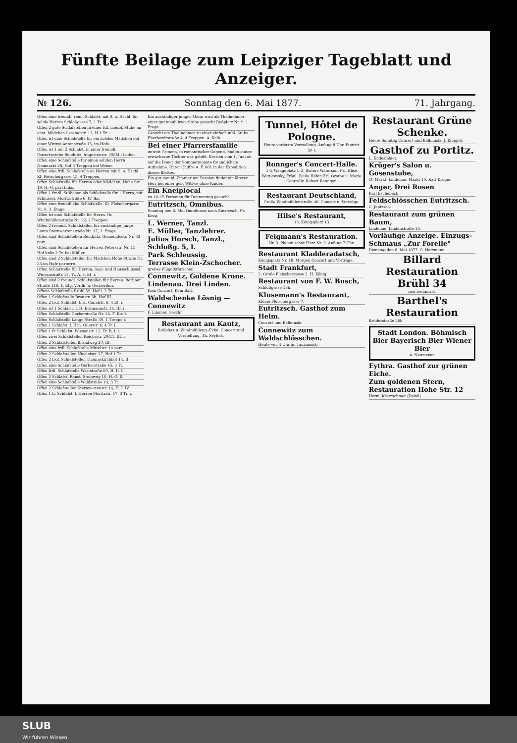Fünfte Beilage zum Leipziger Tageblatt und Anzeiger.
№ 126. Sonntag den 6. Mai 1877. 71. Jahrgang.
Offen eine freundl. reinl. Schlafst. mit S. u. Hschl. für solide Herren Schloßgasse 7, 1 Tr.
Offen 2 gute Schlafstellen in einer fdl. meubl. Stube an anst. Mädchen Lessingstr. 13, H 1 Tr.
Offen ist eine Schlafstelle für ein solides Mädchen bei einer Wittwe Antonstraße 15, im Hofe.
Offen ist 1 od. 2 Schlafst. in einer freundl. Parterrestube Reudnitz, Augustenstr. 298M i Laden.
Offen eine Schlafstelle für einen soliden Herrn Neumarkt 28, Hof 3 Treppen bei Weber.
Offen eine frdl. Schlafstelle an Herren mit S. u. Hschl. Kl. Fleischergasse 15, 4 Treppen.
Offen Schlafstelle für Herren oder Mädchen, Hohe Str. 19, H.-G. part links.
Offen 1 frndl. Stübchen als Schlafstelle für 1 Herrn, mit Schlüssel, Moritzstraße 6, IV. lks.
Offen eine freundliche Schlafstelle. Kl. Fleischergasse Nr. 8, 3. Etage.
Offen ist eine Schlafstelle für Herrn. Gr. Windmühlenstraße Nr. 22, 2 Treppen.
Offen 2 freundl. Schlafstellen für anständige junge Leute Sternwartenstraße Nr. 17, 3. Etage.
Offen sind Schlafstellen Reudnitz, Gemeindestr. Nr. 33, part.
Offen sind Schlafstellen für Herren Petersstr. Nr. 15, Hof links 2 Tr. bei Müller.
Offen sind 2 Schlafstellen für Mädchen Hohe Straße Nr. 23 im Hofe parterre.
Offen Schlafstelle für Herren, Saal- und Hausschlüssel, Wiesenstraße 12, Tr. A, 3. Et. r.
Offen sind 2 freundl. Schlafstellen für Herren. Berliner Straße 118, 4. Etg. Vordh. a. Gerberthor.
Offene Schlafstelle Brühl 59, Hof 1 2 Tr.
Offen 1 Schlafstelle Braustr. 3b, Hof III.
Offen 2 frdl. Schlafst. f. H. Canalstr. 6, 4 Et. r.
Offen ist 1 Schlafst. f. H. Erdmannstr. 14, III. r.
Offen Schlafstelle Gerberstraße Nr. 24. F. Kroll.
Offen Schlafstelle Lange Straße 30, 1 Treppe r.
Offen 1 Schlafst. f. Hrn. Querstr. 6, 4 Tr. l.
Offen 1 fr. Schlafst. Wiesenstr. 12, Tr. B, I. l.
Offen zwei Schlafstellen Reichsstr. 20/21, III. r.
Offen 2 Schlafstellen Brandweg 20, III.
Offen eine frdl. Schlafstelle Mittelstr. 14 part.
Offen 2 Schlafstellen Nicolaistr. 27, Hof 1 Tr.
Offen 2 frdl. Schlafstellen Thomaskirchhof 14, II.
Offen eine Schlafstelle Gerberstraße 45, 3 Tr.
Offen frdl. Schlafstelle Weststraße 60, H. II. l.
Offen 2 Schlafst. Ranst. Steinweg 10, H.-G. II.
Offen eine Schlafstelle Waldstraße 14, 3 Tr.
Offen 2 Schlafstellen Sternwartenstr. 14, H. I. IV.
Offen 1 fr. Schlafst. f. Herren Moritzstr. 17, 3 Tr. r.
Ein anständiger junger Mann wird als Theilnehmer einer gut meublirten Stube gesucht Roßplatz Nr. 9, 1. Etage.
Gesucht ein Theilnehmer zu einer einfach mbl. Stube Eberhardtstraße 4, 4 Treppen. A. Kolb.
Bei einer Pfarrersfamilie
unweit Grimma, in romantischer Gegend, finden einige erwachsene Töchter aus gebild. Kreisen vom 1. Juni ab auf die Dauer der Sommermonate freundlichste Aufnahme. Unter Chiffre A. F. 881 in der Expedition dieses Blattes.
Ein gut meubl. Zimmer mit Pension findet ein älterer Herr bei einer geb. Wittwe ohne Kinder.
Ein Kneiplocal
zu 10–15 Personen für Donnerstag gesucht.
Eutritzsch, Omnibus.
Sonntag den 6. Mai Omnibusse nach Eutritzsch. Fr. Krug.
L. Werner, Tanzl.
E. Müller, Tanzlehrer.
Julius Horsch, Tanzl., Schloßg. 5, I.
Park Schleussig.
Terrasse Klein-Zschocher.
großes Flügelkränzchen.
Connewitz, Goldene Krone.
Lindenau. Drei Linden.
Kein Concert. Kein Ball.
Waldschenke Lösnig — Connewitz
F. Limmer, Geschf.
Restaurant am Kautz,
Roßplatz u. Windmühleng.-Ecke. Concert und Vorstellung. Th. Seyfert.
Tunnel, Hôtel de Pologne.
Heute vorletzte Vorstellung. Anfang 8 Uhr. Eintritt 50 ₰
Ronnger's Concert-Halle.
1–2 Waageplatz 1–2. Sisters Waterson. Frl. Elise Wattkowsky, Fräul. Paula Höfer, Frl. Grethe u. Marie Contrelly. Robert Ronnger.
Restaurant Deutschland,
Große Windmühlenstraße 46. Concert u. Vorträge.
Hilse's Restaurant,
13. Königsplatz 13
Feigmann's Restauration.
Nr. 3. Plauen'scher Platz Nr. 3. Anfang 7 Uhr.
Restaurant Kladderadatsch,
Königsplatz Nr. 18. Morgen Concert und Vorträge.
Stadt Frankfurt,
2. Große Fleischergasse 2. H. König.
Restaurant von F. W. Busch,
Schloßgasse 13b.
Klusemann's Restaurant,
Kleine Fleischergasse 7.
Eutritzsch. Gasthof zum Helm.
Concert und Ballmusik.
Connewitz zum Waldschlösschen.
Heute von 4 Uhr an Tanzmusik.
Restaurant Grüne Schenke.
Heute Sonntag Concert und Ballmusik. J. Klöppel.
Gasthof zu Portitz.
L. Endesfelder.
Krüger's Salon u. Gosenstube,
10 Markt, Lindenau, Markt 10. Karl Krüger.
Anger, Drei Rosen
Karl Eschebach.
Feldschlösschen Eutritzsch.
C. Jentzsch.
Restaurant zum grünen Baum,
Lindenau, Lindenstraße 18.
Vorläufige Anzeige. Einzugs-Schmaus „Zur Forelle"
Dienstag den 8. Mai 1877. G. Herrmann.
Billard Restauration Brühl 34
neu restaurirt.
Barthel's Restauration
Brüderstraße 26b.
Stadt London. Böhmisch Bier Bayerisch Bier Wiener Bier
A. Neumeyer.
Eythra. Gasthof zur grünen Eiche.
Zum goldenen Stern, Restauration Hohe Str. 12
Herm. Kretzschmar (Dakel)
SLUB
Wir führen Wissen.